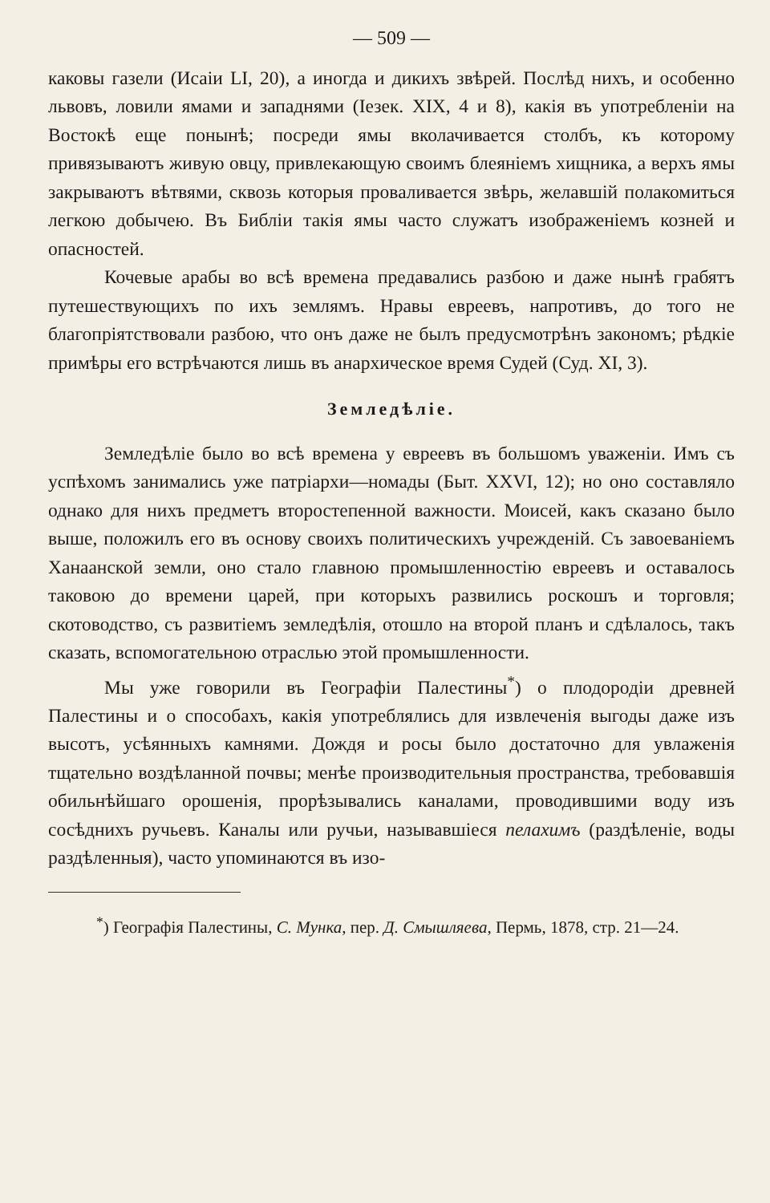— 509 —
каковы газели (Исаіи LI, 20), а иногда и дикихъ звѣрей. Послѣд нихъ, и особенно львовъ, ловили ямами и западнями (Іезек. XIX, 4 и 8), какія въ употребленіи на Востокѣ еще понынѣ; посреди ямы вколачивается столбъ, къ которому привязываютъ живую овцу, привлекающую своимъ блеяніемъ хищника, а верхъ ямы закрываютъ вѣтвями, сквозь которыя проваливается звѣрь, желавшій полакомиться легкою добычею. Въ Библіи такія ямы часто служатъ изображеніемъ козней и опасностей.
Кочевые арабы во всѣ времена предавались разбою и даже нынѣ грабятъ путешествующихъ по ихъ землямъ. Нравы евреевъ, напротивъ, до того не благопріятствовали разбою, что онъ даже не былъ предусмотрѣнъ закономъ; рѣдкіе примѣры его встрѣчаются лишь въ анархическое время Судей (Суд. XI, 3).
Земледѣліе.
Земледѣліе было во всѣ времена у евреевъ въ большомъ уваженіи. Имъ съ успѣхомъ занимались уже патріархи—номады (Быт. XXVI, 12); но оно составляло однако для нихъ предметъ второстепенной важности. Моисей, какъ сказано было выше, положилъ его въ основу своихъ политическихъ учрежденій. Съ завоеваніемъ Ханаанской земли, оно стало главною промышленностію евреевъ и оставалось таковою до времени царей, при которыхъ развились роскошъ и торговля; скотоводство, съ развитіемъ земледѣлія, отошло на второй планъ и сдѣлалось, такъ сказать, вспомогательною отраслью этой промышленности.
Мы уже говорили въ Географіи Палестины<sup>*</sup>) о плодородіи древней Палестины и о способахъ, какія употреблялись для извлеченія выгоды даже изъ высотъ, усѣянныхъ камнями. Дождя и росы было достаточно для увлаженія тщательно воздѣланной почвы; менѣе производительныя пространства, требовавшія обильнѣйшаго орошенія, прорѣзывались каналами, проводившими воду изъ сосѣднихъ ручьевъ. Каналы или ручьи, называвшіеся пелахимъ (раздѣленіе, воды раздѣленныя), часто упоминаются въ изо-
<sup>*</sup>) Географія Палестины, С. Мунка, пер. Д. Смышляева, Пермь, 1878, стр. 21—24.